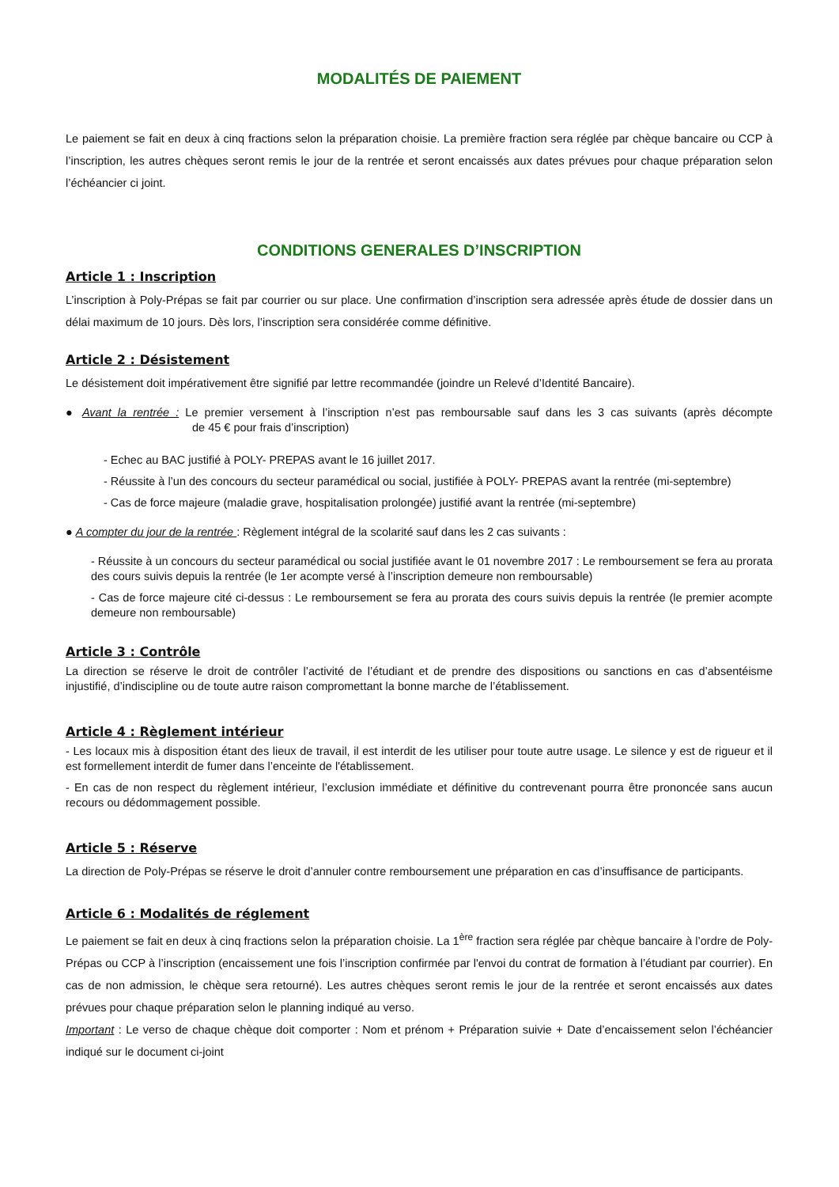MODALITÉS DE PAIEMENT
Le paiement se fait en deux à cinq fractions selon la préparation choisie. La première fraction sera réglée par chèque bancaire ou CCP à l’inscription, les autres chèques seront remis le jour de la rentrée et seront encaissés aux dates prévues pour chaque préparation selon l’échéancier ci joint.
CONDITIONS GENERALES D’INSCRIPTION
Article 1 : Inscription
L’inscription à Poly-Prépas se fait par courrier ou sur place. Une confirmation d’inscription sera adressée après étude de dossier dans un délai maximum de 10 jours. Dès lors, l’inscription sera considérée comme définitive.
Article 2 : Désistement
Le désistement doit impérativement être signifié par lettre recommandée (joindre un Relevé d’Identité Bancaire).
● Avant la rentrée : Le premier versement à l’inscription n’est pas remboursable sauf dans les 3 cas suivants (après décompte de 45 € pour frais d’inscription)
- Echec au BAC justifié à POLY- PREPAS avant le 16 juillet 2017.
- Réussite à l’un des concours du secteur paramédical ou social, justifiée à POLY- PREPAS avant la rentrée (mi-septembre)
- Cas de force majeure (maladie grave, hospitalisation prolongée) justifié avant la rentrée (mi-septembre)
● A compter du jour de la rentrée : Règlement intégral de la scolarité sauf dans les 2 cas suivants :
- Réussite à un concours du secteur paramédical ou social justifiée avant le 01 novembre 2017 : Le remboursement se fera au prorata des cours suivis depuis la rentrée (le 1er acompte versé à l’inscription demeure non remboursable)
- Cas de force majeure cité ci-dessus : Le remboursement se fera au prorata des cours suivis depuis la rentrée (le premier acompte demeure non remboursable)
Article 3 : Contrôle
La direction se réserve le droit de contrôler l’activité de l’étudiant et de prendre des dispositions ou sanctions en cas d’absentéisme injustifié, d’indiscipline ou de toute autre raison compromettant la bonne marche de l’établissement.
Article 4 : Règlement intérieur
- Les locaux mis à disposition étant des lieux de travail, il est interdit de les utiliser pour toute autre usage. Le silence y est de rigueur et il est formellement interdit de fumer dans l’enceinte de l'établissement.
- En cas de non respect du règlement intérieur, l’exclusion immédiate et définitive du contrevenant pourra être prononcée sans aucun recours ou dédommagement possible.
Article 5 : Réserve
La direction de Poly-Prépas se réserve le droit d’annuler contre remboursement une préparation en cas d’insuffisance de participants.
Article 6 : Modalités de réglement
Le paiement se fait en deux à cinq fractions selon la préparation choisie. La 1<sup>ère</sup> fraction sera réglée par chèque bancaire à l’ordre de Poly-Prépas ou CCP à l’inscription (encaissement une fois l’inscription confirmée par l'envoi du contrat de formation à l’étudiant par courrier). En cas de non admission, le chèque sera retourné). Les autres chèques seront remis le jour de la rentrée et seront encaissés aux dates prévues pour chaque préparation selon le planning indiqué au verso.
Important : Le verso de chaque chèque doit comporter : Nom et prénom + Préparation suivie + Date d’encaissement selon l’échéancier indiqué sur le document ci-joint